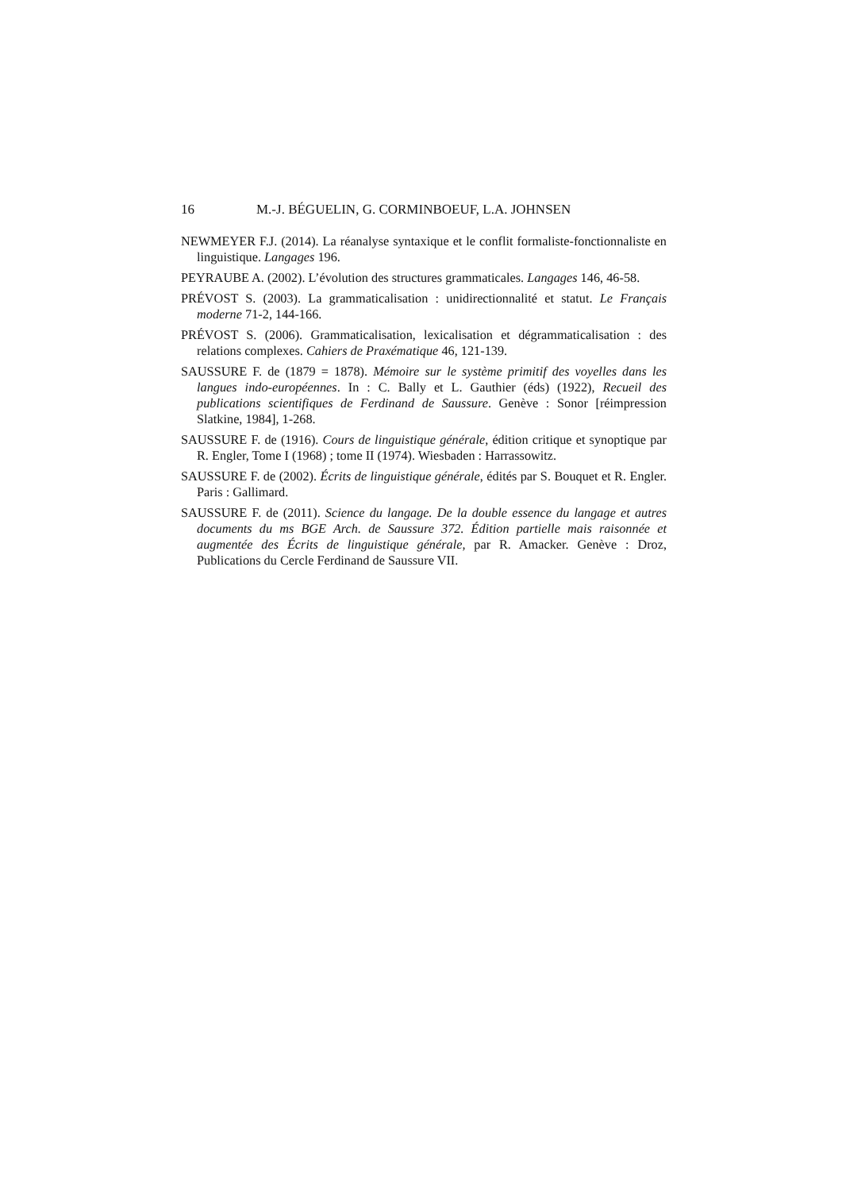16 M.-J. BÉGUELIN, G. CORMINBOEUF, L.A. JOHNSEN
NEWMEYER F.J. (2014). La réanalyse syntaxique et le conflit formaliste-fonctionnaliste en linguistique. Langages 196.
PEYRAUBE A. (2002). L’évolution des structures grammaticales. Langages 146, 46-58.
PRÉVOST S. (2003). La grammaticalisation : unidirectionnalité et statut. Le Français moderne 71-2, 144-166.
PRÉVOST S. (2006). Grammaticalisation, lexicalisation et dégrammaticalisation : des relations complexes. Cahiers de Praxématique 46, 121-139.
SAUSSURE F. de (1879 = 1878). Mémoire sur le système primitif des voyelles dans les langues indo-européennes. In : C. Bally et L. Gauthier (éds) (1922), Recueil des publications scientifiques de Ferdinand de Saussure. Genève : Sonor [réimpression Slatkine, 1984], 1-268.
SAUSSURE F. de (1916). Cours de linguistique générale, édition critique et synoptique par R. Engler, Tome I (1968) ; tome II (1974). Wiesbaden : Harrassowitz.
SAUSSURE F. de (2002). Écrits de linguistique générale, édités par S. Bouquet et R. Engler. Paris : Gallimard.
SAUSSURE F. de (2011). Science du langage. De la double essence du langage et autres documents du ms BGE Arch. de Saussure 372. Édition partielle mais raisonnée et augmentée des Écrits de linguistique générale, par R. Amacker. Genève : Droz, Publications du Cercle Ferdinand de Saussure VII.